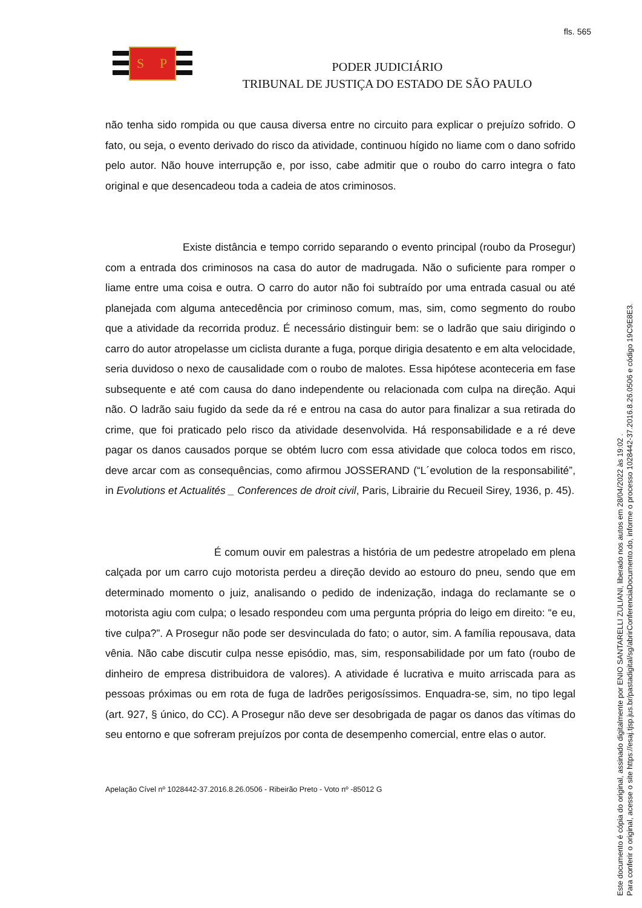fls. 565
S
P
PODER JUDICIÁRIO
TRIBUNAL DE JUSTIÇA DO ESTADO DE SÃO PAULO
não tenha sido rompida ou que causa diversa entre no circuito para explicar o prejuízo sofrido. O fato, ou seja, o evento derivado do risco da atividade, continuou hígido no liame com o dano sofrido pelo autor. Não houve interrupção e, por isso, cabe admitir que o roubo do carro integra o fato original e que desencadeou toda a cadeia de atos criminosos.
Existe distância e tempo corrido separando o evento principal (roubo da Prosegur) com a entrada dos criminosos na casa do autor de madrugada. Não o suficiente para romper o liame entre uma coisa e outra. O carro do autor não foi subtraído por uma entrada casual ou até planejada com alguma antecedência por criminoso comum, mas, sim, como segmento do roubo que a atividade da recorrida produz. É necessário distinguir bem: se o ladrão que saiu dirigindo o carro do autor atropelasse um ciclista durante a fuga, porque dirigia desatento e em alta velocidade, seria duvidoso o nexo de causalidade com o roubo de malotes. Essa hipótese aconteceria em fase subsequente e até com causa do dano independente ou relacionada com culpa na direção. Aqui não. O ladrão saiu fugido da sede da ré e entrou na casa do autor para finalizar a sua retirada do crime, que foi praticado pelo risco da atividade desenvolvida. Há responsabilidade e a ré deve pagar os danos causados porque se obtém lucro com essa atividade que coloca todos em risco, deve arcar com as consequências, como afirmou JOSSERAND (“L´evolution de la responsabilité”, in Evolutions et Actualités _ Conferences de droit civil, Paris, Librairie du Recueil Sirey, 1936, p. 45).
É comum ouvir em palestras a história de um pedestre atropelado em plena calçada por um carro cujo motorista perdeu a direção devido ao estouro do pneu, sendo que em determinado momento o juiz, analisando o pedido de indenização, indaga do reclamante se o motorista agiu com culpa; o lesado respondeu com uma pergunta própria do leigo em direito: “e eu, tive culpa?”. A Prosegur não pode ser desvinculada do fato; o autor, sim. A família repousava, data vênia. Não cabe discutir culpa nesse episódio, mas, sim, responsabilidade por um fato (roubo de dinheiro de empresa distribuidora de valores). A atividade é lucrativa e muito arriscada para as pessoas próximas ou em rota de fuga de ladrões perigosíssimos. Enquadra-se, sim, no tipo legal (art. 927, § único, do CC). A Prosegur não deve ser desobrigada de pagar os danos das vítimas do seu entorno e que sofreram prejuízos por conta de desempenho comercial, entre elas o autor.
Apelação Cível nº 1028442-37.2016.8.26.0506 - Ribeirão Preto - Voto nº -85012 G
Este documento é cópia do original, assinado digitalmente por ENIO SANTARELLI ZULIANI, liberado nos autos em 28/04/2022 às 19:02 .
Para conferir o original, acesse o site https://esaj.tjsp.jus.br/pastadigital/sg/abrirConferenciaDocumento.do, informe o processo 1028442-37.2016.8.26.0506 e código 19C9E8E3.